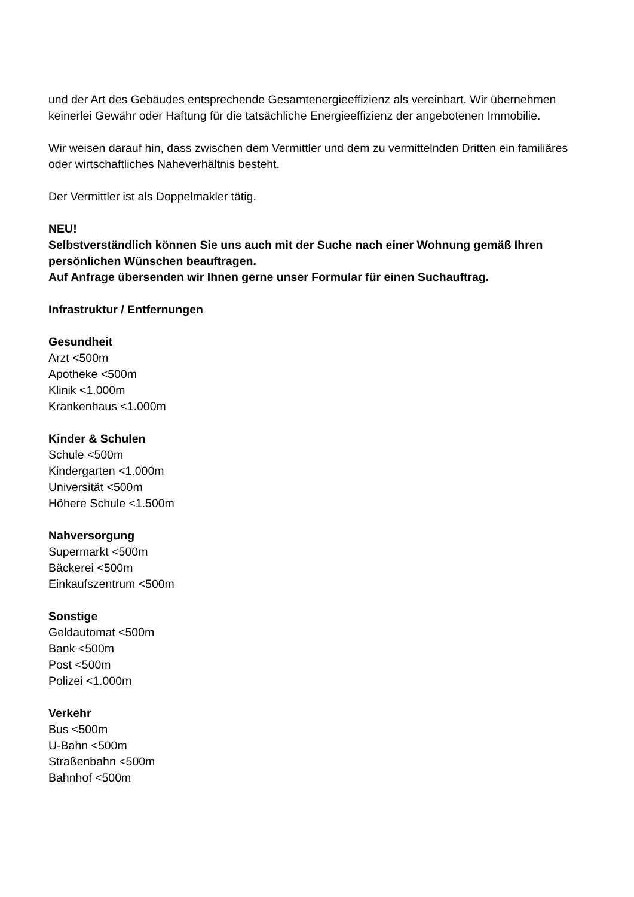und der Art des Gebäudes entsprechende Gesamtenergieeffizienz als vereinbart. Wir übernehmen keinerlei Gewähr oder Haftung für die tatsächliche Energieeffizienz der angebotenen Immobilie.
Wir weisen darauf hin, dass zwischen dem Vermittler und dem zu vermittelnden Dritten ein familiäres oder wirtschaftliches Naheverhältnis besteht.
Der Vermittler ist als Doppelmakler tätig.
NEU!
Selbstverständlich können Sie uns auch mit der Suche nach einer Wohnung gemäß Ihren persönlichen Wünschen beauftragen.
Auf Anfrage übersenden wir Ihnen gerne unser Formular für einen Suchauftrag.
Infrastruktur / Entfernungen
Gesundheit
Arzt <500m
Apotheke <500m
Klinik <1.000m
Krankenhaus <1.000m
Kinder & Schulen
Schule <500m
Kindergarten <1.000m
Universität <500m
Höhere Schule <1.500m
Nahversorgung
Supermarkt <500m
Bäckerei <500m
Einkaufszentrum <500m
Sonstige
Geldautomat <500m
Bank <500m
Post <500m
Polizei <1.000m
Verkehr
Bus <500m
U-Bahn <500m
Straßenbahn <500m
Bahnhof <500m